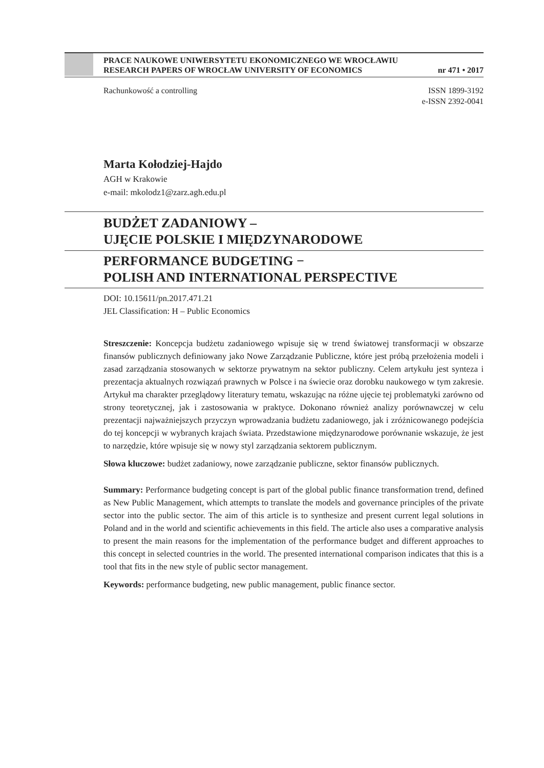PRACE NAUKOWE UNIWERSYTETU EKONOMICZNEGO WE WROCŁAWIU
RESEARCH PAPERS OF WROCŁAW UNIVERSITY OF ECONOMICS nr 471 • 2017
ISSN 1899-3192
e-ISSN 2392-0041 Rachunkowość a controlling
Marta Kołodziej-Hajdo
AGH w Krakowie
e-mail: mkolodz1@zarz.agh.edu.pl
BUDŻET ZADANIOWY –
UJĘCIE POLSKIE I MIĘDZYNARODOWE
PERFORMANCE BUDGETING −
POLISH AND INTERNATIONAL PERSPECTIVE
DOI: 10.15611/pn.2017.471.21
JEL Classification: H – Public Economics
Streszczenie: Koncepcja budżetu zadaniowego wpisuje się w trend światowej transformacji w obszarze finansów publicznych definiowany jako Nowe Zarządzanie Publiczne, które jest próbą przełożenia modeli i zasad zarządzania stosowanych w sektorze prywatnym na sektor publiczny. Celem artykułu jest synteza i prezentacja aktualnych rozwiązań prawnych w Polsce i na świecie oraz dorobku naukowego w tym zakresie. Artykuł ma charakter przeglądowy literatury tematu, wskazując na różne ujęcie tej problematyki zarówno od strony teoretycznej, jak i zastosowania w praktyce. Dokonano również analizy porównawczej w celu prezentacji najważniejszych przyczyn wprowadzania budżetu zadaniowego, jak i zróżnicowanego podejścia do tej koncepcji w wybranych krajach świata. Przedstawione międzynarodowe porównanie wskazuje, że jest to narzędzie, które wpisuje się w nowy styl zarządzania sektorem publicznym.
Słowa kluczowe: budżet zadaniowy, nowe zarządzanie publiczne, sektor finansów publicznych.
Summary: Performance budgeting concept is part of the global public finance transformation trend, defined as New Public Management, which attempts to translate the models and governance principles of the private sector into the public sector. The aim of this article is to synthesize and present current legal solutions in Poland and in the world and scientific achievements in this field. The article also uses a comparative analysis to present the main reasons for the implementation of the performance budget and different approaches to this concept in selected countries in the world. The presented international comparison indicates that this is a tool that fits in the new style of public sector management.
Keywords: performance budgeting, new public management, public finance sector.